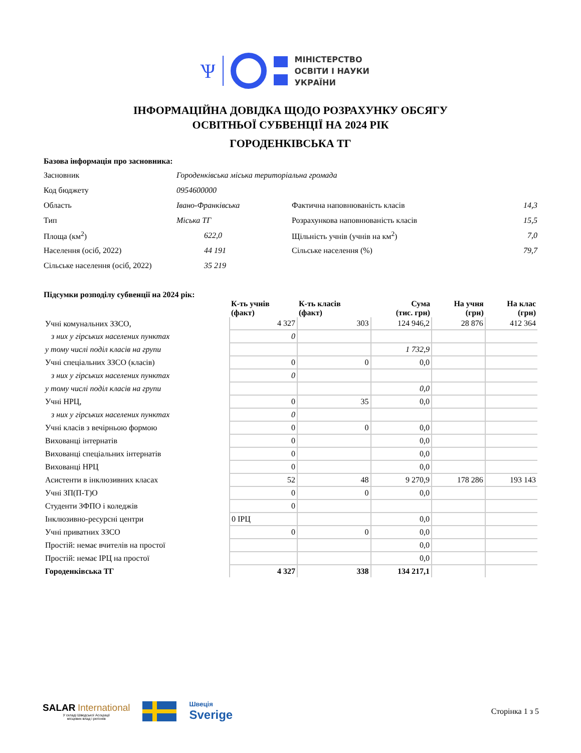Ѱ
МІНІСТЕРСТВО
ОСВІТИ І НАУКИ
УКРАЇНИ
ІНФОРМАЦІЙНА ДОВІДКА ЩОДО РОЗРАХУНКУ ОБСЯГУ
ОСВІТНЬОЇ СУБВЕНЦІЇ НА 2024 РІК
ГОРОДЕНКІВСЬКА ТГ
Базова інформація про засновника:
| Засновник | Городенківська міська територіальна громада | | |
| Код бюджету | 0954600000 | | |
| Область | Івано-Франківська | Фактична наповнюваність класів | 14,3 |
| Тип | Міська ТГ | Розрахункова наповнюваність класів | 15,5 |
| Площа (км<sup>2</sup>) | 622,0 | Щільність учнів (учнів на км<sup>2</sup>) | 7,0 |
| Населення (осіб, 2022) | 44 191 | Сільське населення (%) | 79,7 |
| Сільське населення (осіб, 2022) | 35 219 | | |
Підсумки розподілу субвенції на 2024 рік:
| | К-ть учнів (факт) | К-ть класів (факт) | Сума (тис. грн) | На учня (грн) | На клас (грн) |
| --- | --- | --- | --- | --- | --- |
| Учні комунальних ЗЗСО, | 4 327 | 303 | 124 946,2 | 28 876 | 412 364 |
| з них у гірських населених пунктах | 0 | | | | |
| у тому числі поділ класів на групи | | | 1 732,9 | | |
| Учні спеціальних ЗЗСО (класів) | 0 | 0 | 0,0 | | |
| з них у гірських населених пунктах | 0 | | | | |
| у тому числі поділ класів на групи | | | 0,0 | | |
| Учні НРЦ, | 0 | 35 | 0,0 | | |
| з них у гірських населених пунктах | 0 | | | | |
| Учні класів з вечірньою формою | 0 | 0 | 0,0 | | |
| Вихованці інтернатів | 0 | | 0,0 | | |
| Вихованці спеціальних інтернатів | 0 | | 0,0 | | |
| Вихованці НРЦ | 0 | | 0,0 | | |
| Асистенти в інклюзивних класах | 52 | 48 | 9 270,9 | 178 286 | 193 143 |
| Учні ЗП(П-Т)О | 0 | 0 | 0,0 | | |
| Студенти ЗФПО і коледжів | 0 | | | | |
| Інклюзивно-ресурсні центри | 0 ІРЦ | | 0,0 | | |
| Учні приватних ЗЗСО | 0 | 0 | 0,0 | | |
| Простій: немає вчителів на простої | | | 0,0 | | |
| Простій: немає ІРЦ на простої | | | 0,0 | | |
| Городенківська ТГ | 4 327 | 338 | 134 217,1 | | |
SALAR International
У складі Шведської Асоціації
місцевих влад і регіонів
Швеція
Sverige
Сторінка 1 з 5